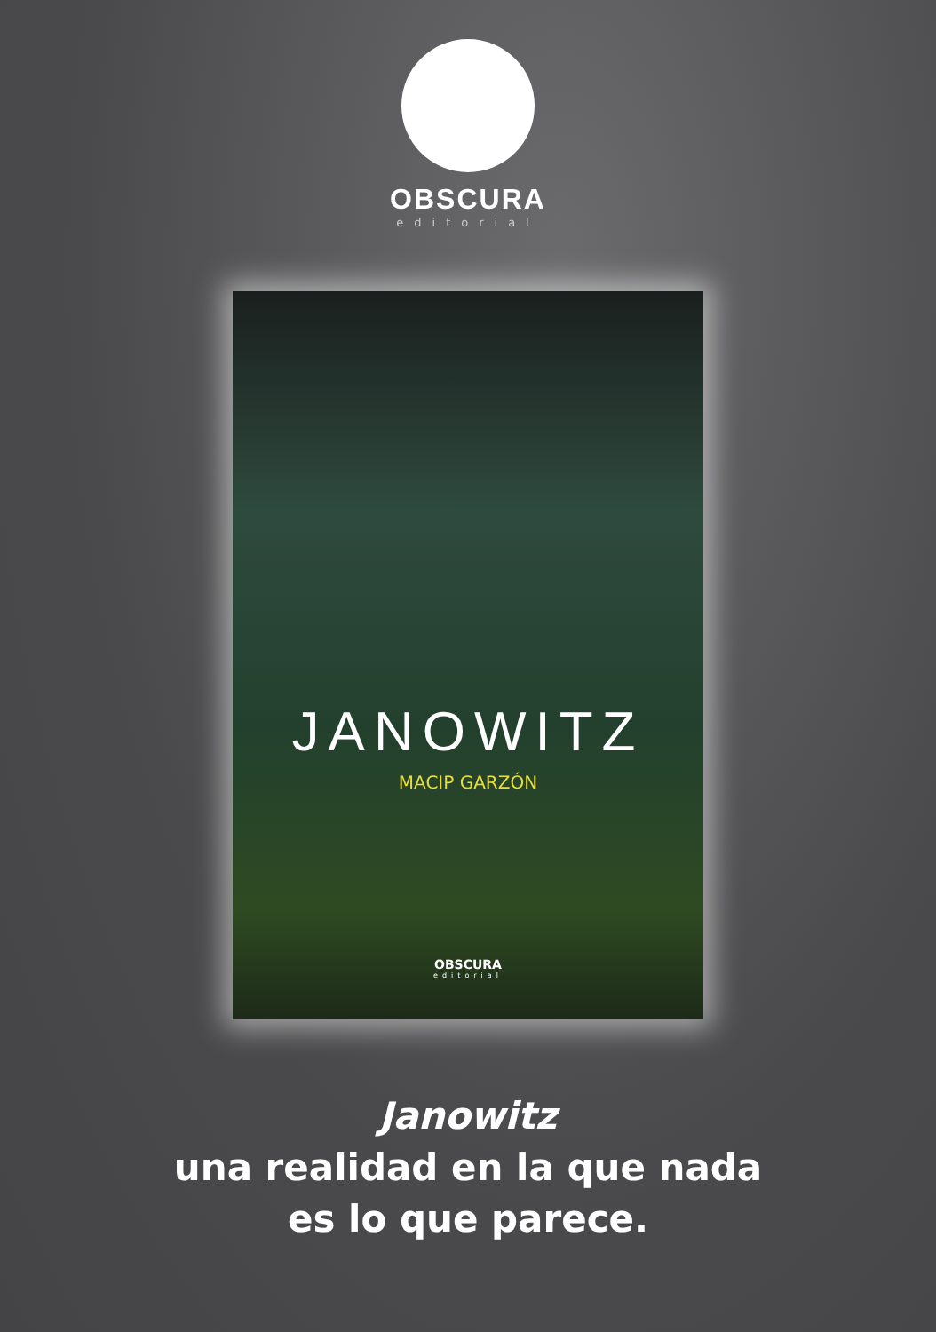OBSCURA
editorial
JANOWITZ
MACIP GARZÓN
OBSCURA
editorial
Janowitz
una realidad en la que nada
es lo que parece.